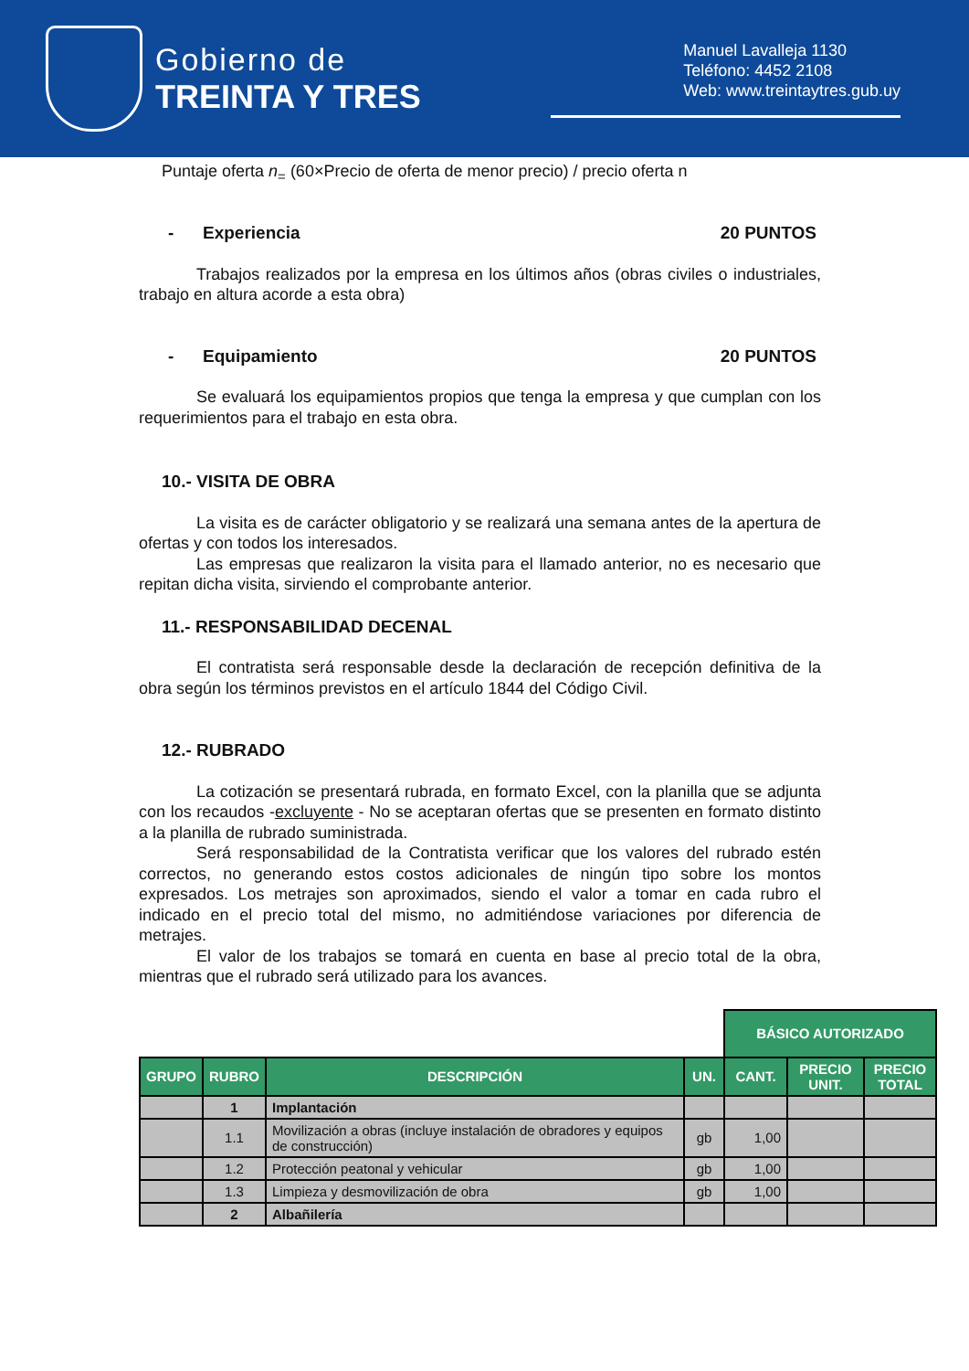Gobierno de
TREINTA Y TRES
Manuel Lavalleja 1130
Teléfono: 4452 2108
Web: www.treintaytres.gub.uy
Puntaje oferta n<sub>=</sub> (60×Precio de oferta de menor precio) / precio oferta n
- Experiencia 20 PUNTOS
Trabajos realizados por la empresa en los últimos años (obras civiles o industriales, trabajo en altura acorde a esta obra)
- Equipamiento 20 PUNTOS
Se evaluará los equipamientos propios que tenga la empresa y que cumplan con los requerimientos para el trabajo en esta obra.
10.- VISITA DE OBRA
La visita es de carácter obligatorio y se realizará una semana antes de la apertura de ofertas y con todos los interesados.
Las empresas que realizaron la visita para el llamado anterior, no es necesario que repitan dicha visita, sirviendo el comprobante anterior.
11.- RESPONSABILIDAD DECENAL
El contratista será responsable desde la declaración de recepción definitiva de la obra según los términos previstos en el artículo 1844 del Código Civil.
12.- RUBRADO
La cotización se presentará rubrada, en formato Excel, con la planilla que se adjunta con los recaudos -excluyente - No se aceptaran ofertas que se presenten en formato distinto a la planilla de rubrado suministrada.
Será responsabilidad de la Contratista verificar que los valores del rubrado estén correctos, no generando estos costos adicionales de ningún tipo sobre los montos expresados. Los metrajes son aproximados, siendo el valor a tomar en cada rubro el indicado en el precio total del mismo, no admitiéndose variaciones por diferencia de metrajes.
El valor de los trabajos se tomará en cuenta en base al precio total de la obra, mientras que el rubrado será utilizado para los avances.
| | | | | BÁSICO AUTORIZADO | | |
| GRUPO | RUBRO | DESCRIPCIÓN | UN. | CANT. | PRECIO UNIT. | PRECIO TOTAL |
| | 1 | Implantación | | | | |
| | 1.1 | Movilización a obras (incluye instalación de obradores y equipos de construcción) | gb | 1,00 | | |
| | 1.2 | Protección peatonal y vehicular | gb | 1,00 | | |
| | 1.3 | Limpieza y desmovilización de obra | gb | 1,00 | | |
| | 2 | Albañilería | | | | |